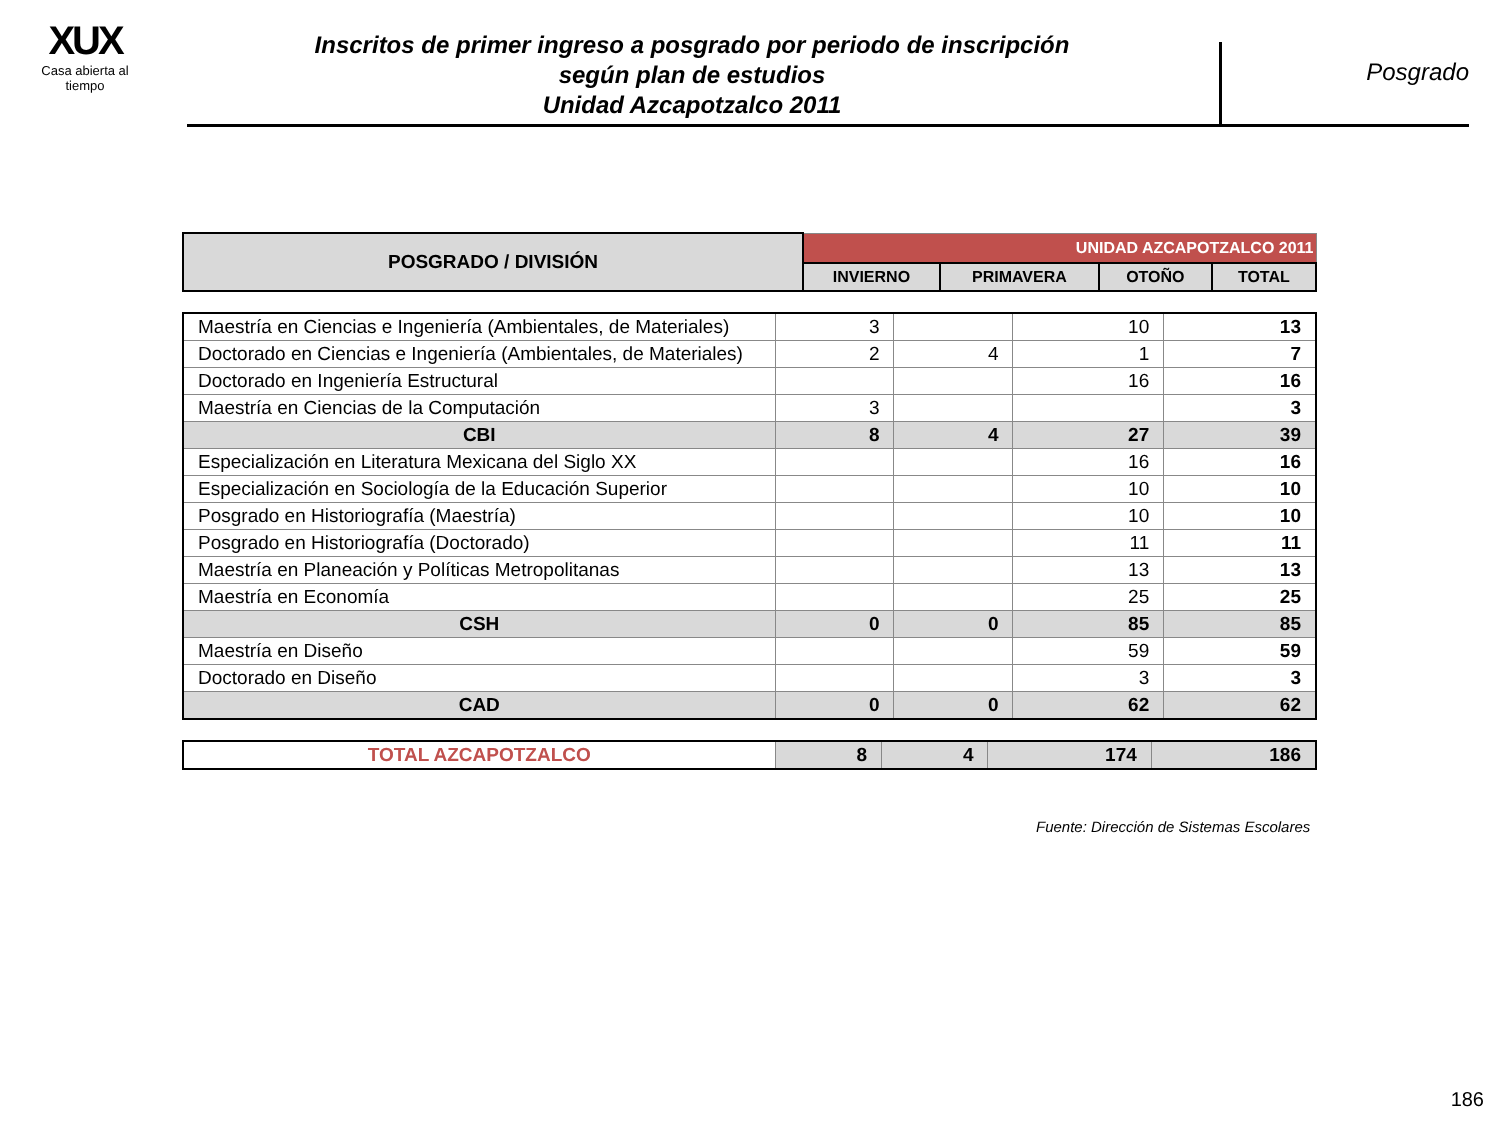XUX
Casa abierta al tiempo
Inscritos de primer ingreso a posgrado por periodo de inscripción
según plan de estudios
Unidad Azcapotzalco 2011
Posgrado
| POSGRADO / DIVISIÓN | UNIDAD AZCAPOTZALCO 2011 | | | |
| --- | --- | --- | --- | --- |
| | INVIERNO | PRIMAVERA | OTOÑO | TOTAL |
| Maestría en Ciencias e Ingeniería (Ambientales, de Materiales) | 3 | | 10 | 13 |
| Doctorado en Ciencias e Ingeniería (Ambientales, de Materiales) | 2 | 4 | 1 | 7 |
| Doctorado en Ingeniería Estructural | | | 16 | 16 |
| Maestría en Ciencias de la Computación | 3 | | | 3 |
| CBI | 8 | 4 | 27 | 39 |
| Especialización en Literatura Mexicana del Siglo XX | | | 16 | 16 |
| Especialización en Sociología de la Educación Superior | | | 10 | 10 |
| Posgrado en Historiografía (Maestría) | | | 10 | 10 |
| Posgrado en Historiografía (Doctorado) | | | 11 | 11 |
| Maestría en Planeación y Políticas Metropolitanas | | | 13 | 13 |
| Maestría en Economía | | | 25 | 25 |
| CSH | 0 | 0 | 85 | 85 |
| Maestría en Diseño | | | 59 | 59 |
| Doctorado en Diseño | | | 3 | 3 |
| CAD | 0 | 0 | 62 | 62 |
| TOTAL AZCAPOTZALCO | 8 | 4 | 174 | 186 |
Fuente: Dirección de Sistemas Escolares
186